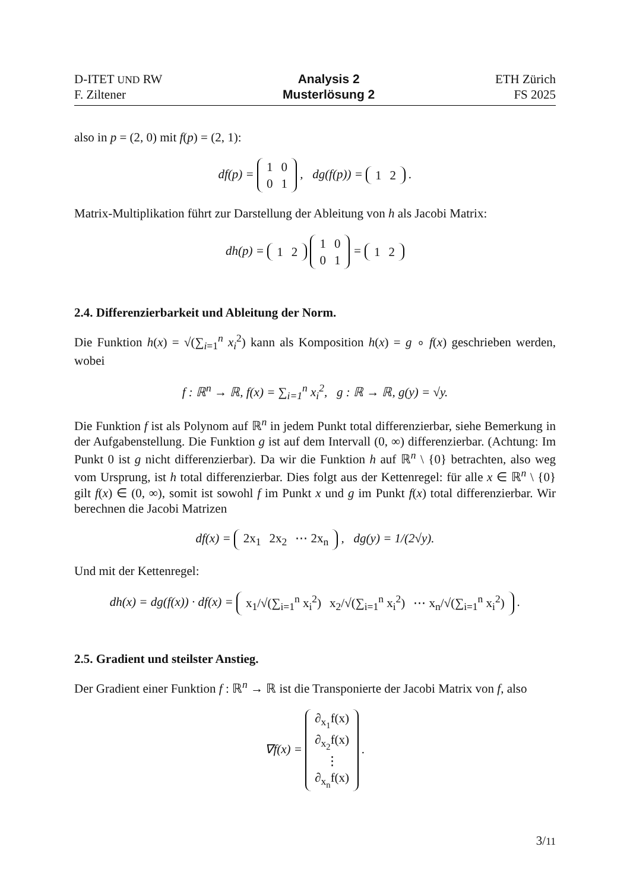D-ITET UND RW
F. Ziltener
Analysis 2
Musterlösung 2
ETH Zürich
FS 2025
also in p = (2, 0) mit f(p) = (2, 1):
df(p) =
| 1 | 0 |
| 0 | 1 |
, dg(f(p)) =
| 1 | 2 |
.
Matrix-Multiplikation führt zur Darstellung der Ableitung von h als Jacobi Matrix:
dh(p) =
| 1 | 2 |
| 1 | 0 |
| 0 | 1 |
=
| 1 | 2 |
2.4. Differenzierbarkeit und Ableitung der Norm.
Die Funktion h(x) = √(∑<sub>i=1</sub><sup>n</sup> x<sub>i</sub><sup>2</sup>) kann als Komposition h(x) = g ∘ f(x) geschrieben werden, wobei
f : ℝ<sup>n</sup> → ℝ, f(x) = ∑<sub>i=1</sub><sup>n</sup> x<sub>i</sub><sup>2</sup>, g : ℝ → ℝ, g(y) = √y.
Die Funktion f ist als Polynom auf ℝ<sup>n</sup> in jedem Punkt total differenzierbar, siehe Bemerkung in der Aufgabenstellung. Die Funktion g ist auf dem Intervall (0, ∞) differenzierbar. (Achtung: Im Punkt 0 ist g nicht differenzierbar). Da wir die Funktion h auf ℝ<sup>n</sup> \ {0} betrachten, also weg vom Ursprung, ist h total differenzierbar. Dies folgt aus der Kettenregel: für alle x ∈ ℝ<sup>n</sup> \ {0} gilt f(x) ∈ (0, ∞), somit ist sowohl f im Punkt x und g im Punkt f(x) total differenzierbar. Wir berechnen die Jacobi Matrizen
df(x) =
| 2x<sub>1</sub> | 2x<sub>2</sub> | ⋯ 2x<sub>n</sub> |
, dg(y) = 1/(2√y).
Und mit der Kettenregel:
dh(x) = dg(f(x)) · df(x) =
| x<sub>1</sub>/√(∑<sub>i=1</sub><sup>n</sup> x<sub>i</sub><sup>2</sup>) | x<sub>2</sub>/√(∑<sub>i=1</sub><sup>n</sup> x<sub>i</sub><sup>2</sup>) | ⋯ x<sub>n</sub>/√(∑<sub>i=1</sub><sup>n</sup> x<sub>i</sub><sup>2</sup>) |
.
2.5. Gradient und steilster Anstieg.
Der Gradient einer Funktion f : ℝ<sup>n</sup> → ℝ ist die Transponierte der Jacobi Matrix von f, also
∇f(x) =
| ∂<sub>x<sub>1</sub></sub>f(x) |
| ∂<sub>x<sub>2</sub></sub>f(x) |
| ⋮ |
| ∂<sub>x<sub>n</sub></sub>f(x) |
.
3/11